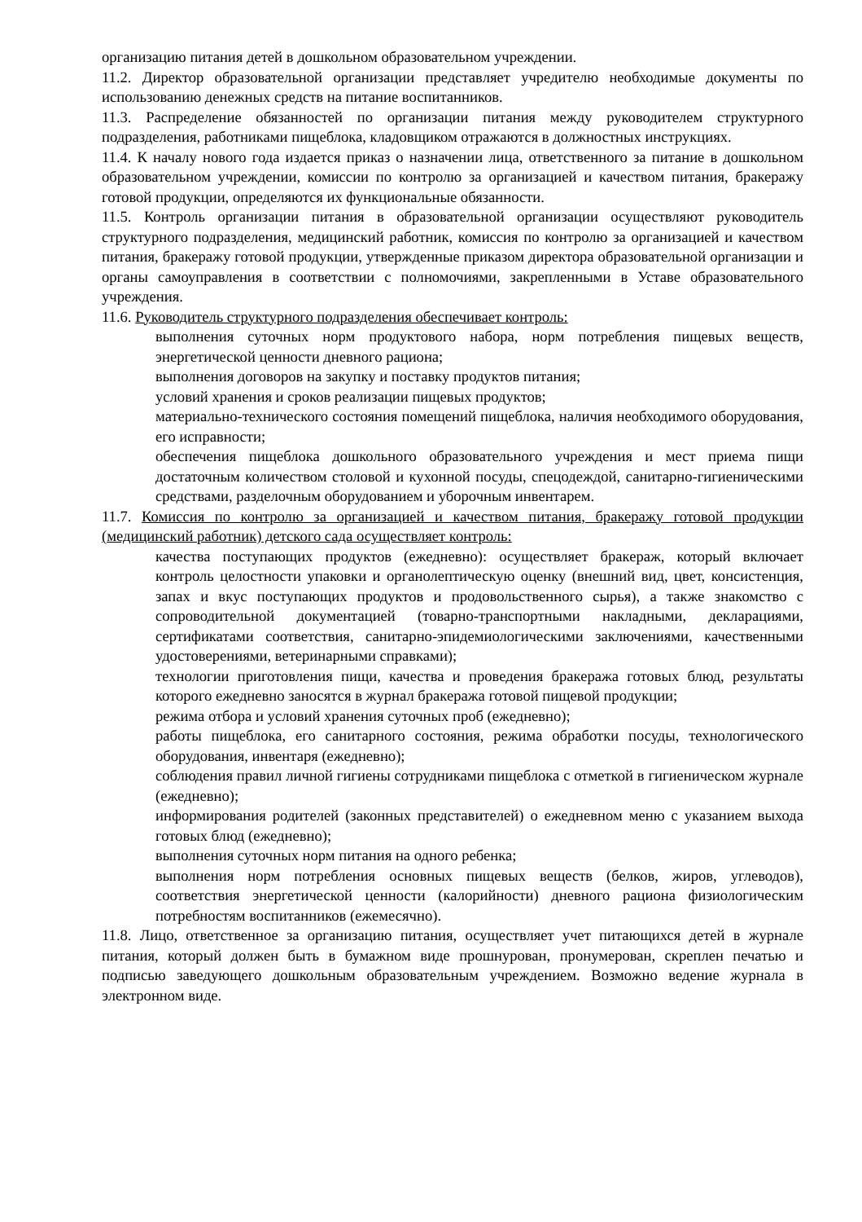организацию питания детей в дошкольном образовательном учреждении.
11.2. Директор образовательной организации представляет учредителю необходимые документы по использованию денежных средств на питание воспитанников.
11.3. Распределение обязанностей по организации питания между руководителем структурного подразделения, работниками пищеблока, кладовщиком отражаются в должностных инструкциях.
11.4. К началу нового года издается приказ о назначении лица, ответственного за питание в дошкольном образовательном учреждении, комиссии по контролю за организацией и качеством питания, бракеражу готовой продукции, определяются их функциональные обязанности.
11.5. Контроль организации питания в образовательной организации осуществляют руководитель структурного подразделения, медицинский работник, комиссия по контролю за организацией и качеством питания, бракеражу готовой продукции, утвержденные приказом директора образовательной организации и органы самоуправления в соответствии с полномочиями, закрепленными в Уставе образовательного учреждения.
11.6. Руководитель структурного подразделения обеспечивает контроль:
выполнения суточных норм продуктового набора, норм потребления пищевых веществ, энергетической ценности дневного рациона;
выполнения договоров на закупку и поставку продуктов питания;
условий хранения и сроков реализации пищевых продуктов;
материально-технического состояния помещений пищеблока, наличия необходимого оборудования, его исправности;
обеспечения пищеблока дошкольного образовательного учреждения и мест приема пищи достаточным количеством столовой и кухонной посуды, спецодеждой, санитарно-гигиеническими средствами, разделочным оборудованием и уборочным инвентарем.
11.7. Комиссия по контролю за организацией и качеством питания, бракеражу готовой продукции (медицинский работник) детского сада осуществляет контроль:
качества поступающих продуктов (ежедневно): осуществляет бракераж, который включает контроль целостности упаковки и органолептическую оценку (внешний вид, цвет, консистенция, запах и вкус поступающих продуктов и продовольственного сырья), а также знакомство с сопроводительной документацией (товарно-транспортными накладными, декларациями, сертификатами соответствия, санитарно-эпидемиологическими заключениями, качественными удостоверениями, ветеринарными справками);
технологии приготовления пищи, качества и проведения бракеража готовых блюд, результаты которого ежедневно заносятся в журнал бракеража готовой пищевой продукции;
режима отбора и условий хранения суточных проб (ежедневно);
работы пищеблока, его санитарного состояния, режима обработки посуды, технологического оборудования, инвентаря (ежедневно);
соблюдения правил личной гигиены сотрудниками пищеблока с отметкой в гигиеническом журнале (ежедневно);
информирования родителей (законных представителей) о ежедневном меню с указанием выхода готовых блюд (ежедневно);
выполнения суточных норм питания на одного ребенка;
выполнения норм потребления основных пищевых веществ (белков, жиров, углеводов), соответствия энергетической ценности (калорийности) дневного рациона физиологическим потребностям воспитанников (ежемесячно).
11.8. Лицо, ответственное за организацию питания, осуществляет учет питающихся детей в журнале питания, который должен быть в бумажном виде прошнурован, пронумерован, скреплен печатью и подписью заведующего дошкольным образовательным учреждением. Возможно ведение журнала в электронном виде.